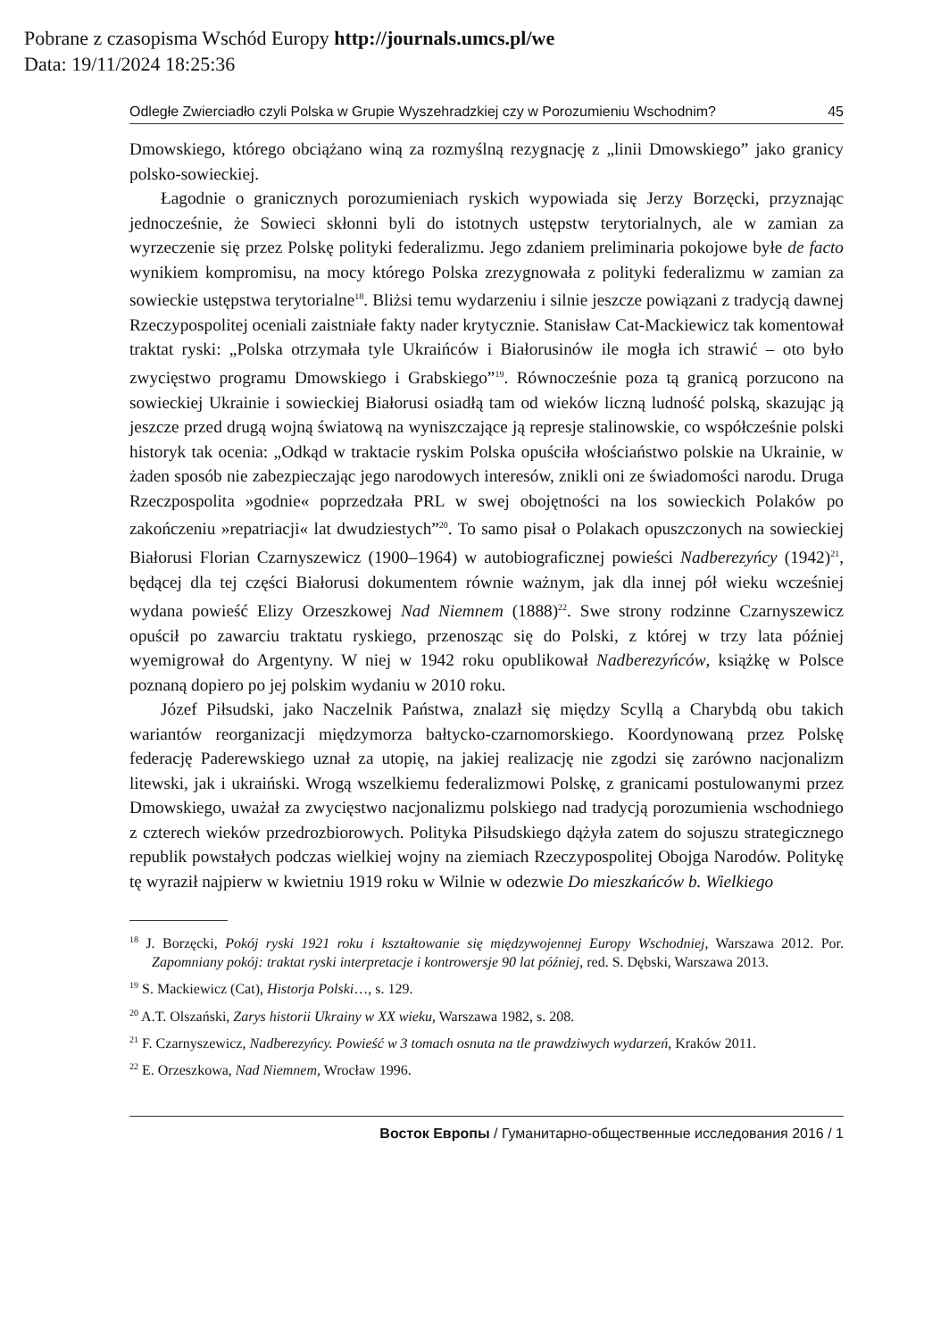Pobrane z czasopisma Wschód Europy http://journals.umcs.pl/we
Data: 19/11/2024 18:25:36
Odległe Zwierciadło czyli Polska w Grupie Wyszehradzkiej czy w Porozumieniu Wschodnim? 45
Dmowskiego, którego obciążano winą za rozmyślną rezygnację z „linii Dmowskiego” jako granicy polsko-sowieckiej.
Łagodnie o granicznych porozumieniach ryskich wypowiada się Jerzy Borzęcki, przyznając jednocześnie, że Sowieci skłonni byli do istotnych ustępstw terytorialnych, ale w zamian za wyrzeczenie się przez Polskę polityki federalizmu. Jego zdaniem preliminaria pokojowe byłe de facto wynikiem kompromisu, na mocy którego Polska zrezygnowała z polityki federalizmu w zamian za sowieckie ustępstwa terytorialne<sup>18</sup>. Bliżsi temu wydarzeniu i silnie jeszcze powiązani z tradycją dawnej Rzeczypospolitej oceniali zaistniałe fakty nader krytycznie. Stanisław Cat-Mackiewicz tak komentował traktat ryski: „Polska otrzymała tyle Ukraińców i Białorusinów ile mogła ich strawić – oto było zwycięstwo programu Dmowskiego i Grabskiego”<sup>19</sup>. Równocześnie poza tą granicą porzucono na sowieckiej Ukrainie i sowieckiej Białorusi osiadłą tam od wieków liczną ludność polską, skazując ją jeszcze przed drugą wojną światową na wyniszczające ją represje stalinowskie, co współcześnie polski historyk tak ocenia: „Odkąd w traktacie ryskim Polska opuściła włościaństwo polskie na Ukrainie, w żaden sposób nie zabezpieczając jego narodowych interesów, znikli oni ze świadomości narodu. Druga Rzeczpospolita »godnie« poprzedzała PRL w swej obojętności na los sowieckich Polaków po zakończeniu »repatriacji« lat dwudziestych”<sup>20</sup>. To samo pisał o Polakach opuszczonych na sowieckiej Białorusi Florian Czarnyszewicz (1900–1964) w autobiograficznej powieści Nadberezyńcy (1942)<sup>21</sup>, będącej dla tej części Białorusi dokumentem równie ważnym, jak dla innej pół wieku wcześniej wydana powieść Elizy Orzeszkowej Nad Niemnem (1888)<sup>22</sup>. Swe strony rodzinne Czarnyszewicz opuścił po zawarciu traktatu ryskiego, przenosząc się do Polski, z której w trzy lata później wyemigrował do Argentyny. W niej w 1942 roku opublikował Nadberezyńców, książkę w Polsce poznaną dopiero po jej polskim wydaniu w 2010 roku.
Józef Piłsudski, jako Naczelnik Państwa, znalazł się między Scyllą a Charybdą obu takich wariantów reorganizacji międzymorza bałtycko-czarnomorskiego. Koordynowaną przez Polskę federację Paderewskiego uznał za utopię, na jakiej realizację nie zgodzi się zarówno nacjonalizm litewski, jak i ukraiński. Wrogą wszelkiemu federalizmowi Polskę, z granicami postulowanymi przez Dmowskiego, uważał za zwycięstwo nacjonalizmu polskiego nad tradycją porozumienia wschodniego z czterech wieków przedrozbiorowych. Polityka Piłsudskiego dążyła zatem do sojuszu strategicznego republik powstałych podczas wielkiej wojny na ziemiach Rzeczypospolitej Obojga Narodów. Politykę tę wyraził najpierw w kwietniu 1919 roku w Wilnie w odezwie Do mieszkańców b. Wielkiego
<sup>18</sup> J. Borzęcki, Pokój ryski 1921 roku i kształtowanie się międzywojennej Europy Wschodniej, Warszawa 2012. Por. Zapomniany pokój: traktat ryski interpretacje i kontrowersje 90 lat później, red. S. Dębski, Warszawa 2013.
<sup>19</sup> S. Mackiewicz (Cat), Historja Polski…, s. 129.
<sup>20</sup> A.T. Olszański, Zarys historii Ukrainy w XX wieku, Warszawa 1982, s. 208.
<sup>21</sup> F. Czarnyszewicz, Nadberezyńcy. Powieść w 3 tomach osnuta na tle prawdziwych wydarzeń, Kraków 2011.
<sup>22</sup> E. Orzeszkowa, Nad Niemnem, Wrocław 1996.
Восток Европы / Гуманитарно-общественные исследования 2016 / 1